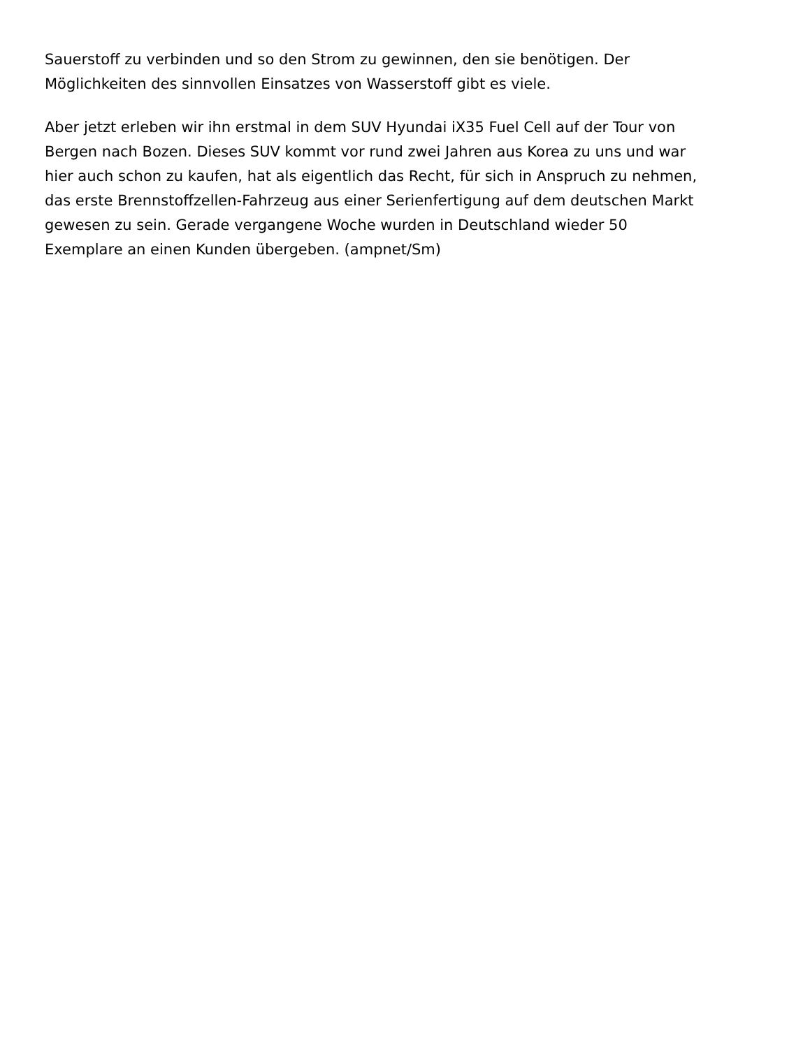Sauerstoff zu verbinden und so den Strom zu gewinnen, den sie benötigen. Der
Möglichkeiten des sinnvollen Einsatzes von Wasserstoff gibt es viele.
Aber jetzt erleben wir ihn erstmal in dem SUV Hyundai iX35 Fuel Cell auf der Tour von
Bergen nach Bozen. Dieses SUV kommt vor rund zwei Jahren aus Korea zu uns und war
hier auch schon zu kaufen, hat als eigentlich das Recht, für sich in Anspruch zu nehmen,
das erste Brennstoffzellen-Fahrzeug aus einer Serienfertigung auf dem deutschen Markt
gewesen zu sein. Gerade vergangene Woche wurden in Deutschland wieder 50
Exemplare an einen Kunden übergeben. (ampnet/Sm)